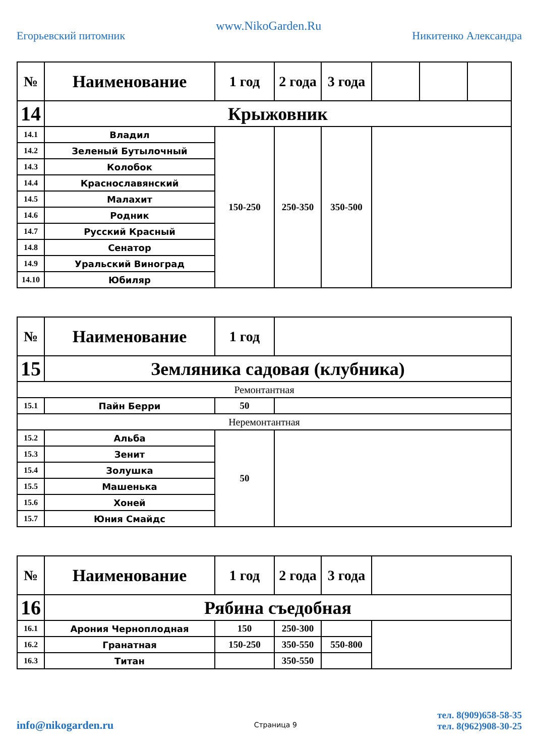Егорьевский питомник
www.NikoGarden.Ru
Никитенко Александра
| № | Наименование | 1 год | 2 года | 3 года | | | |
| --- | --- | --- | --- | --- | --- | --- | --- |
| 14 | Крыжовник | | | | | | |
| 14.1 | Владил | 150-250 | 250-350 | 350-500 | | | |
| 14.2 | Зеленый Бутылочный | | | | | | |
| 14.3 | Колобок | | | | | | |
| 14.4 | Краснославянский | | | | | | |
| 14.5 | Малахит | | | | | | |
| 14.6 | Родник | | | | | | |
| 14.7 | Русский Красный | | | | | | |
| 14.8 | Сенатор | | | | | | |
| 14.9 | Уральский Виноград | | | | | | |
| 14.10 | Юбиляр | | | | | | |
| № | Наименование | 1 год | |
| --- | --- | --- | --- |
| 15 | Земляника садовая (клубника) | | |
| Ремонтантная | | | |
| 15.1 | Пайн Берри | 50 | |
| Неремонтантная | | | |
| 15.2 | Альба | 50 | |
| 15.3 | Зенит | | |
| 15.4 | Золушка | | |
| 15.5 | Машенька | | |
| 15.6 | Хоней | | |
| 15.7 | Юния Смайдс | | |
| № | Наименование | 1 год | 2 года | 3 года | |
| --- | --- | --- | --- | --- | --- |
| 16 | Рябина съедобная | | | | |
| 16.1 | Арония Черноплодная | 150 | 250-300 | | |
| 16.2 | Гранатная | 150-250 | 350-550 | 550-800 | |
| 16.3 | Титан | | 350-550 | | |
info@nikogarden.ru
Страница 9
тел. 8(909)658-58-35
тел. 8(962)908-30-25